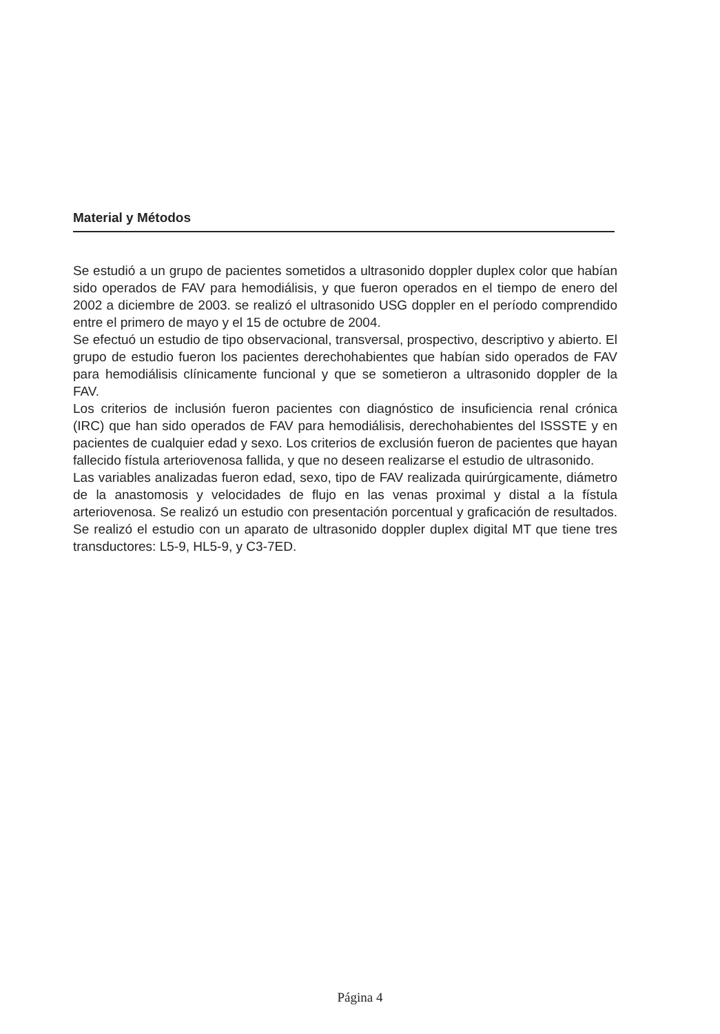Material y Métodos
Se estudió a un grupo de pacientes sometidos a ultrasonido doppler duplex color que habían sido operados de FAV para hemodiálisis, y que fueron operados en el tiempo de enero del 2002 a diciembre de 2003. se realizó el ultrasonido USG doppler en el período comprendido entre el primero de mayo y el 15 de octubre de 2004.
Se efectuó un estudio de tipo observacional, transversal, prospectivo, descriptivo y abierto. El grupo de estudio fueron los pacientes derechohabientes que habían sido operados de FAV para hemodiálisis clínicamente funcional y que se sometieron a ultrasonido doppler de la FAV.
Los criterios de inclusión fueron pacientes con diagnóstico de insuficiencia renal crónica (IRC) que han sido operados de FAV para hemodiálisis, derechohabientes del ISSSTE y en pacientes de cualquier edad y sexo. Los criterios de exclusión fueron de pacientes que hayan fallecido fístula arteriovenosa fallida, y que no deseen realizarse el estudio de ultrasonido.
Las variables analizadas fueron edad, sexo, tipo de FAV realizada quirúrgicamente, diámetro de la anastomosis y velocidades de flujo en las venas proximal y distal a la fístula arteriovenosa. Se realizó un estudio con presentación porcentual y graficación de resultados. Se realizó el estudio con un aparato de ultrasonido doppler duplex digital MT que tiene tres transductores: L5-9, HL5-9, y C3-7ED.
Página 4